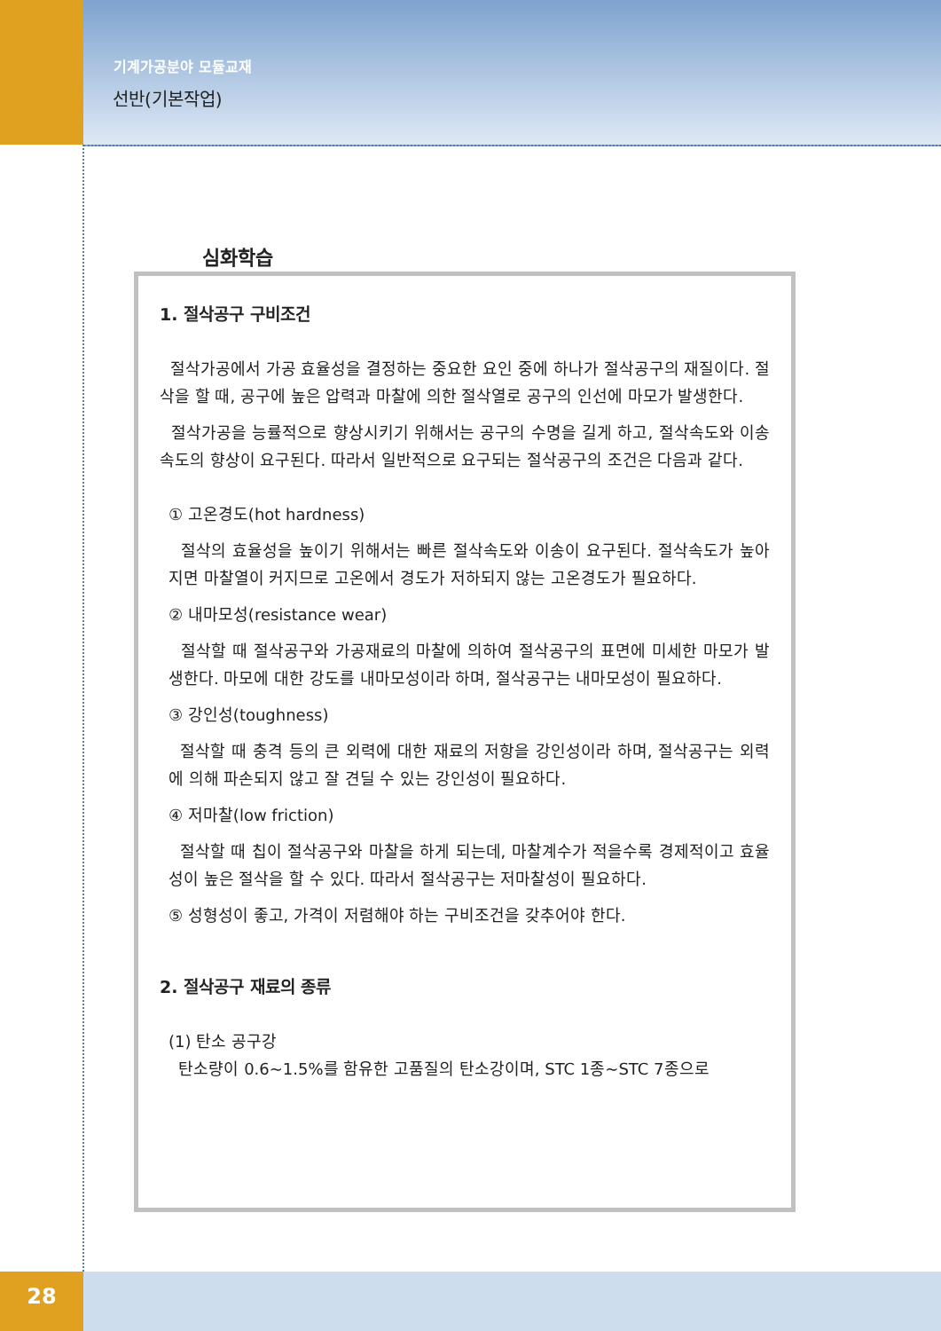기계가공분야 모듈교재
선반(기본작업)
심화학습
1. 절삭공구 구비조건
절삭가공에서 가공 효율성을 결정하는 중요한 요인 중에 하나가 절삭공구의 재질이다. 절삭을 할 때, 공구에 높은 압력과 마찰에 의한 절삭열로 공구의 인선에 마모가 발생한다.
절삭가공을 능률적으로 향상시키기 위해서는 공구의 수명을 길게 하고, 절삭속도와 이송속도의 향상이 요구된다. 따라서 일반적으로 요구되는 절삭공구의 조건은 다음과 같다.
① 고온경도(hot hardness)
절삭의 효율성을 높이기 위해서는 빠른 절삭속도와 이송이 요구된다. 절삭속도가 높아지면 마찰열이 커지므로 고온에서 경도가 저하되지 않는 고온경도가 필요하다.
② 내마모성(resistance wear)
절삭할 때 절삭공구와 가공재료의 마찰에 의하여 절삭공구의 표면에 미세한 마모가 발생한다. 마모에 대한 강도를 내마모성이라 하며, 절삭공구는 내마모성이 필요하다.
③ 강인성(toughness)
절삭할 때 충격 등의 큰 외력에 대한 재료의 저항을 강인성이라 하며, 절삭공구는 외력에 의해 파손되지 않고 잘 견딜 수 있는 강인성이 필요하다.
④ 저마찰(low friction)
절삭할 때 칩이 절삭공구와 마찰을 하게 되는데, 마찰계수가 적을수록 경제적이고 효율성이 높은 절삭을 할 수 있다. 따라서 절삭공구는 저마찰성이 필요하다.
⑤ 성형성이 좋고, 가격이 저렴해야 하는 구비조건을 갖추어야 한다.
2. 절삭공구 재료의 종류
(1) 탄소 공구강
탄소량이 0.6~1.5%를 함유한 고품질의 탄소강이며, STC 1종~STC 7종으로
28